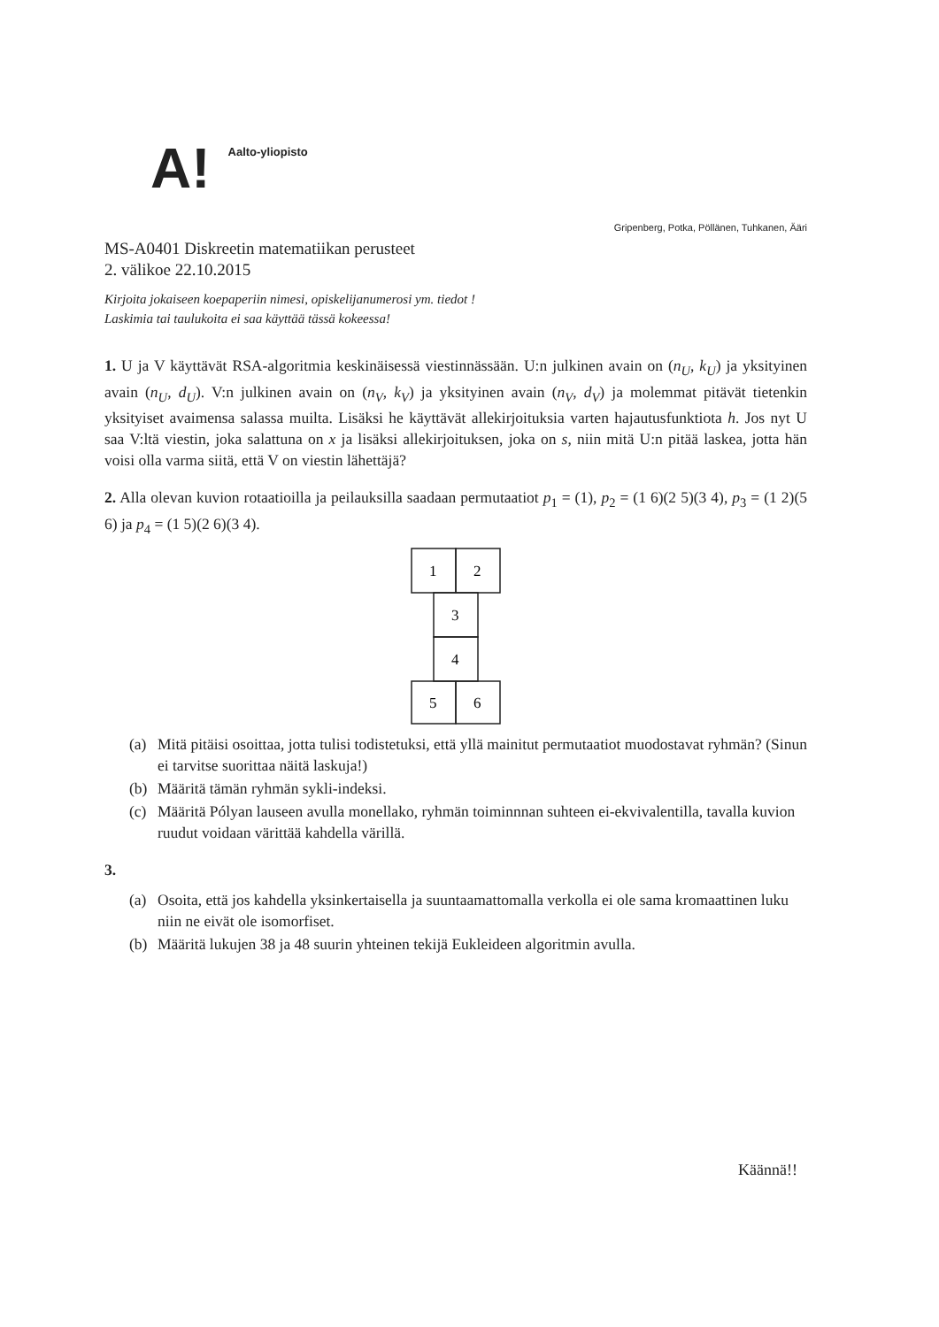A!
Aalto-yliopisto
Gripenberg, Potka, Pöllänen, Tuhkanen, Ääri
MS-A0401 Diskreetin matematiikan perusteet
2. välikoe 22.10.2015
Kirjoita jokaiseen koepaperiin nimesi, opiskelijanumerosi ym. tiedot !
Laskimia tai taulukoita ei saa käyttää tässä kokeessa!
1. U ja V käyttävät RSA-algoritmia keskinäisessä viestinnässään. U:n julkinen avain on (n<sub>U</sub>, k<sub>U</sub>) ja yksityinen avain (n<sub>U</sub>, d<sub>U</sub>). V:n julkinen avain on (n<sub>V</sub>, k<sub>V</sub>) ja yksityinen avain (n<sub>V</sub>, d<sub>V</sub>) ja molemmat pitävät tietenkin yksityiset avaimensa salassa muilta. Lisäksi he käyttävät allekirjoituksia varten hajautusfunktiota h. Jos nyt U saa V:ltä viestin, joka salattuna on x ja lisäksi allekirjoituksen, joka on s, niin mitä U:n pitää laskea, jotta hän voisi olla varma siitä, että V on viestin lähettäjä?
2. Alla olevan kuvion rotaatioilla ja peilauksilla saadaan permutaatiot p<sub>1</sub> = (1), p<sub>2</sub> = (1 6)(2 5)(3 4), p<sub>3</sub> = (1 2)(5 6) ja p<sub>4</sub> = (1 5)(2 6)(3 4).
1
2
3
4
5
6
(a) Mitä pitäisi osoittaa, jotta tulisi todistetuksi, että yllä mainitut permutaatiot muodostavat ryhmän? (Sinun ei tarvitse suorittaa näitä laskuja!)
(b) Määritä tämän ryhmän sykli-indeksi.
(c) Määritä Pólyan lauseen avulla monellako, ryhmän toiminnnan suhteen ei-ekvivalentilla, tavalla kuvion ruudut voidaan värittää kahdella värillä.
3.
(a) Osoita, että jos kahdella yksinkertaisella ja suuntaamattomalla verkolla ei ole sama kromaattinen luku niin ne eivät ole isomorfiset.
(b) Määritä lukujen 38 ja 48 suurin yhteinen tekijä Eukleideen algoritmin avulla.
Käännä!!